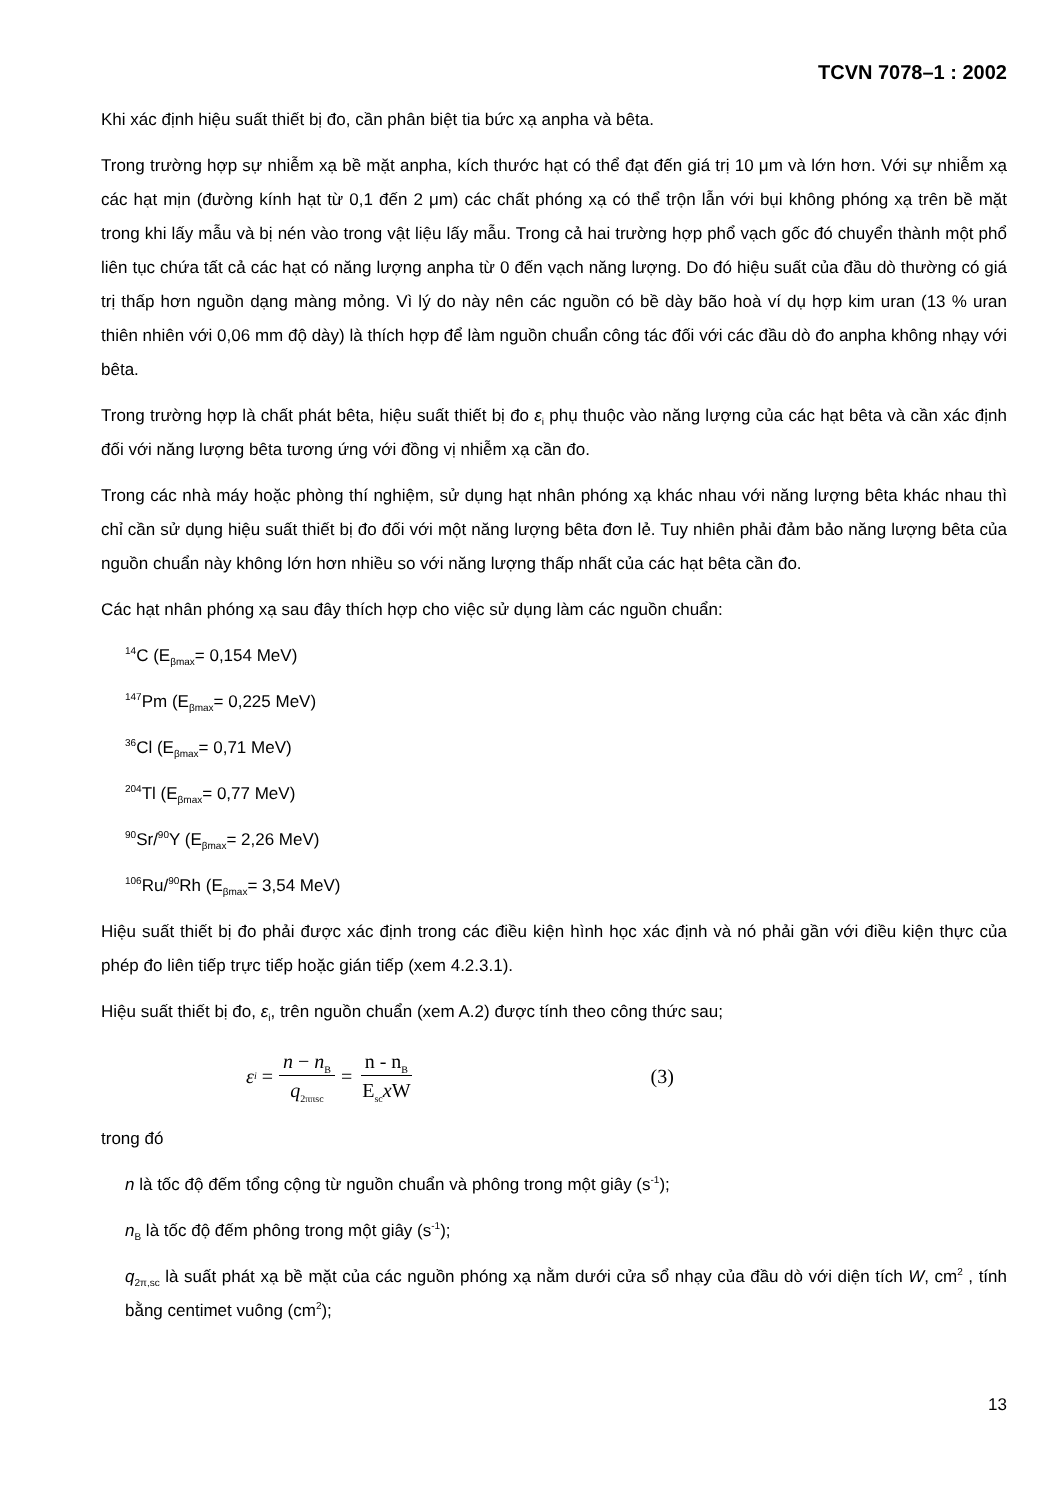TCVN 7078–1 : 2002
Khi xác định hiệu suất thiết bị đo, cần phân biệt tia bức xạ anpha và bêta.
Trong trường hợp sự nhiễm xạ bề mặt anpha, kích thước hạt có thể đạt đến giá trị 10 μm và lớn hơn. Với sự nhiễm xạ các hạt mịn (đường kính hạt từ 0,1 đến 2 μm) các chất phóng xạ có thể trộn lẫn với bụi không phóng xạ trên bề mặt trong khi lấy mẫu và bị nén vào trong vật liệu lấy mẫu. Trong cả hai trường hợp phổ vạch gốc đó chuyển thành một phổ liên tục chứa tất cả các hạt có năng lượng anpha từ 0 đến vạch năng lượng. Do đó hiệu suất của đầu dò thường có giá trị thấp hơn nguồn dạng màng mỏng. Vì lý do này nên các nguồn có bề dày bão hoà ví dụ hợp kim uran (13 % uran thiên nhiên với 0,06 mm độ dày) là thích hợp để làm nguồn chuẩn công tác đối với các đầu dò đo anpha không nhạy với bêta.
Trong trường hợp là chất phát bêta, hiệu suất thiết bị đo ε<sub>i</sub> phụ thuộc vào năng lượng của các hạt bêta và cần xác định đối với năng lượng bêta tương ứng với đồng vị nhiễm xạ cần đo.
Trong các nhà máy hoặc phòng thí nghiệm, sử dụng hạt nhân phóng xạ khác nhau với năng lượng bêta khác nhau thì chỉ cần sử dụng hiệu suất thiết bị đo đối với một năng lượng bêta đơn lẻ. Tuy nhiên phải đảm bảo năng lượng bêta của nguồn chuẩn này không lớn hơn nhiều so với năng lượng thấp nhất của các hạt bêta cần đo.
Các hạt nhân phóng xạ sau đây thích hợp cho việc sử dụng làm các nguồn chuẩn:
<sup>14</sup>C (E<sub>βmax</sub>= 0,154 MeV)
<sup>147</sup>Pm (E<sub>βmax</sub>= 0,225 MeV)
<sup>36</sup>Cl (E<sub>βmax</sub>= 0,71 MeV)
<sup>204</sup>Tl (E<sub>βmax</sub>= 0,77 MeV)
<sup>90</sup>Sr/<sup>90</sup>Y (E<sub>βmax</sub>= 2,26 MeV)
<sup>106</sup>Ru/<sup>90</sup>Rh (E<sub>βmax</sub>= 3,54 MeV)
Hiệu suất thiết bị đo phải được xác định trong các điều kiện hình học xác định và nó phải gần với điều kiện thực của phép đo liên tiếp trực tiếp hoặc gián tiếp (xem 4.2.3.1).
Hiệu suất thiết bị đo, ε<sub>i</sub>, trên nguồn chuẩn (xem A.2) được tính theo công thức sau;
ε<sub>i</sub> = n − n<sub>B</sub> q<sub>2ππsc</sub> = n - n<sub>B</sub> E<sub>sc</sub>x W (3)
trong đó
n là tốc độ đếm tổng cộng từ nguồn chuẩn và phông trong một giây (s<sup>-1</sup>);
n<sub>B</sub> là tốc độ đếm phông trong một giây (s<sup>-1</sup>);
q<sub>2π,sc</sub> là suất phát xạ bề mặt của các nguồn phóng xạ nằm dưới cửa sổ nhạy của đầu dò với diện tích W, cm<sup>2</sup> , tính bằng centimet vuông (cm<sup>2</sup>);
13